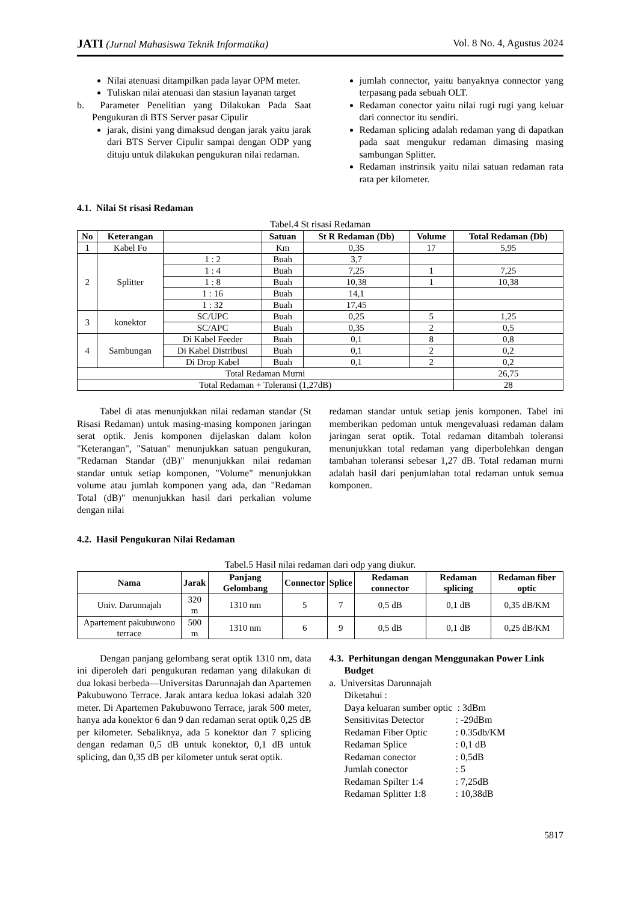JATI (Jurnal Mahasiswa Teknik Informatika) Vol. 8 No. 4, Agustus 2024
Nilai atenuasi ditampilkan pada layar OPM meter.
Tuliskan nilai atenuasi dan stasiun layanan target
b. Parameter Penelitian yang Dilakukan Pada Saat Pengukuran di BTS Server pasar Cipulir
jarak, disini yang dimaksud dengan jarak yaitu jarak dari BTS Server Cipulir sampai dengan ODP yang dituju untuk dilakukan pengukuran nilai redaman.
jumlah connector, yaitu banyaknya connector yang terpasang pada sebuah OLT.
Redaman conector yaitu nilai rugi rugi yang keluar dari connector itu sendiri.
Redaman splicing adalah redaman yang di dapatkan pada saat mengukur redaman dimasing masing sambungan Splitter.
Redaman instrinsik yaitu nilai satuan redaman rata rata per kilometer.
4.1. Nilai St risasi Redaman
Tabel.4 St risasi Redaman
| No | Keterangan | | Satuan | St R Redaman (Db) | Volume | Total Redaman (Db) |
| --- | --- | --- | --- | --- | --- | --- |
| 1 | Kabel Fo | | Km | 0,35 | 17 | 5,95 |
| 2 | Splitter | 1 : 2 | Buah | 3,7 | | |
| | | 1 : 4 | Buah | 7,25 | 1 | 7,25 |
| | | 1 : 8 | Buah | 10,38 | 1 | 10,38 |
| | | 1 : 16 | Buah | 14,1 | | |
| | | 1 : 32 | Buah | 17,45 | | |
| 3 | konektor | SC/UPC | Buah | 0,25 | 5 | 1,25 |
| | | SC/APC | Buah | 0,35 | 2 | 0,5 |
| 4 | Sambungan | Di Kabel Feeder | Buah | 0,1 | 8 | 0,8 |
| | | Di Kabel Distribusi | Buah | 0,1 | 2 | 0,2 |
| | | Di Drop Kabel | Buah | 0,1 | 2 | 0,2 |
| Total Redaman Murni | | | | | | 26,75 |
| Total Redaman + Toleransi (1,27dB) | | | | | | 28 |
Tabel di atas menunjukkan nilai redaman standar (St Risasi Redaman) untuk masing-masing komponen jaringan serat optik. Jenis komponen dijelaskan dalam kolon "Keterangan", "Satuan" menunjukkan satuan pengukuran, "Redaman Standar (dB)" menunjukkan nilai redaman standar untuk setiap komponen, "Volume" menunjukkan volume atau jumlah komponen yang ada, dan "Redaman Total (dB)" menunjukkan hasil dari perkalian volume dengan nilai
redaman standar untuk setiap jenis komponen. Tabel ini memberikan pedoman untuk mengevaluasi redaman dalam jaringan serat optik. Total redaman ditambah toleransi menunjukkan total redaman yang diperbolehkan dengan tambahan toleransi sebesar 1,27 dB. Total redaman murni adalah hasil dari penjumlahan total redaman untuk semua komponen.
4.2. Hasil Pengukuran Nilai Redaman
Tabel.5 Hasil nilai redaman dari odp yang diukur.
| Nama | Jarak | Panjang Gelombang | Connector | Splice | Redaman connector | Redaman splicing | Redaman fiber optic |
| --- | --- | --- | --- | --- | --- | --- | --- |
| Univ. Darunnajah | 320 m | 1310 nm | 5 | 7 | 0,5 dB | 0,1 dB | 0,35 dB/KM |
| Apartement pakubuwono terrace | 500 m | 1310 nm | 6 | 9 | 0,5 dB | 0,1 dB | 0,25 dB/KM |
Dengan panjang gelombang serat optik 1310 nm, data ini diperoleh dari pengukuran redaman yang dilakukan di dua lokasi berbeda—Universitas Darunnajah dan Apartemen Pakubuwono Terrace. Jarak antara kedua lokasi adalah 320 meter. Di Apartemen Pakubuwono Terrace, jarak 500 meter, hanya ada konektor 6 dan 9 dan redaman serat optik 0,25 dB per kilometer. Sebaliknya, ada 5 konektor dan 7 splicing dengan redaman 0,5 dB untuk konektor, 0,1 dB untuk splicing, dan 0,35 dB per kilometer untuk serat optik.
4.3. Perhitungan dengan Menggunakan Power Link Budget
a. Universitas Darunnajah
Diketahui :
Daya keluaran sumber optic : 3dBm
Sensitivitas Detector: -29dBm
Redaman Fiber Optic: 0.35db/KM
Redaman Splice: 0,1 dB
Redaman conector: 0,5dB
Jumlah conector: 5
Redaman Spilter 1:4: 7,25dB
Redaman Splitter 1:8: 10,38dB
5817